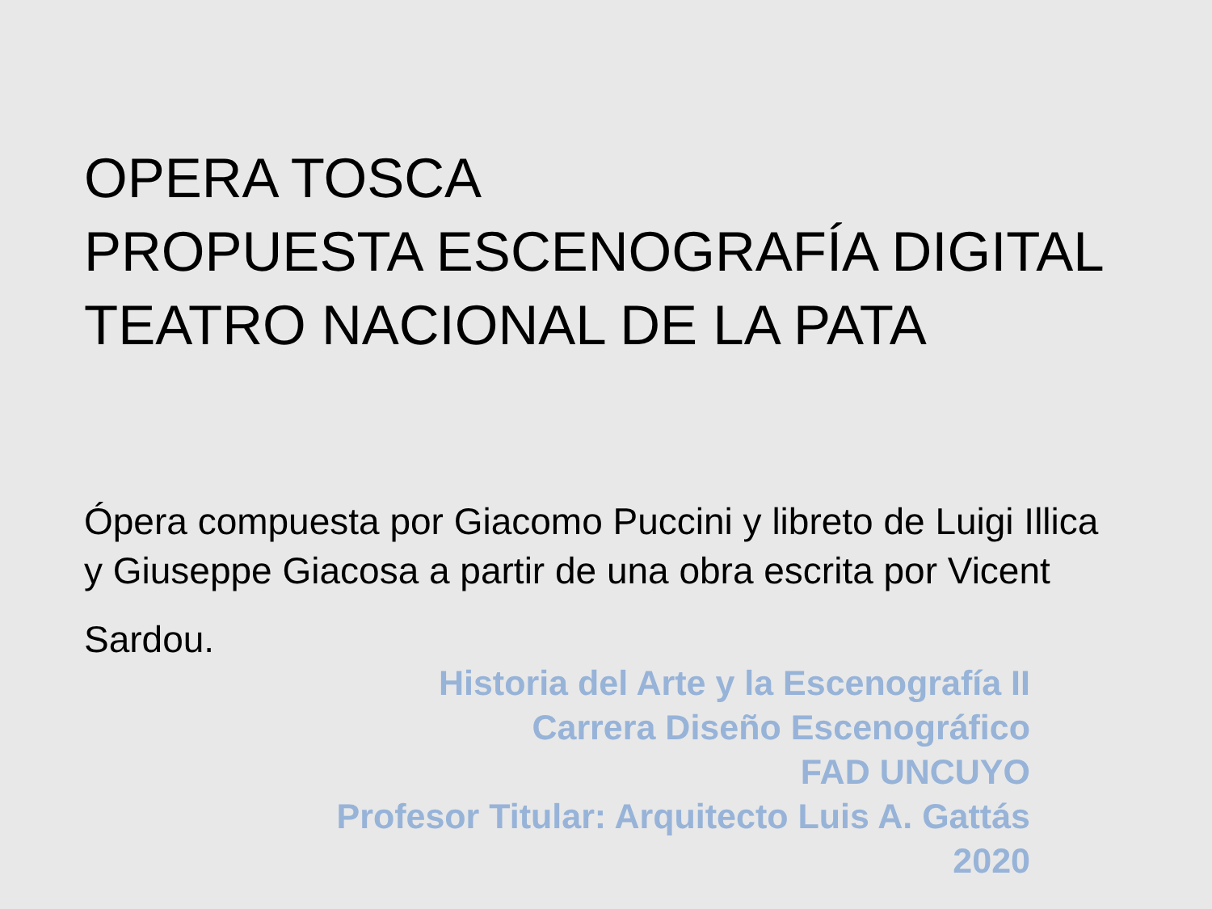OPERA TOSCA
PROPUESTA ESCENOGRAFÍA DIGITAL
TEATRO NACIONAL DE LA PATA
Ópera compuesta por Giacomo Puccini y libreto de Luigi Illica
y Giuseppe Giacosa a partir de una obra escrita por Vicent
Sardou.
Historia del Arte y la Escenografía II
Carrera Diseño Escenográfico
FAD UNCUYO
Profesor Titular: Arquitecto Luis A. Gattás
2020